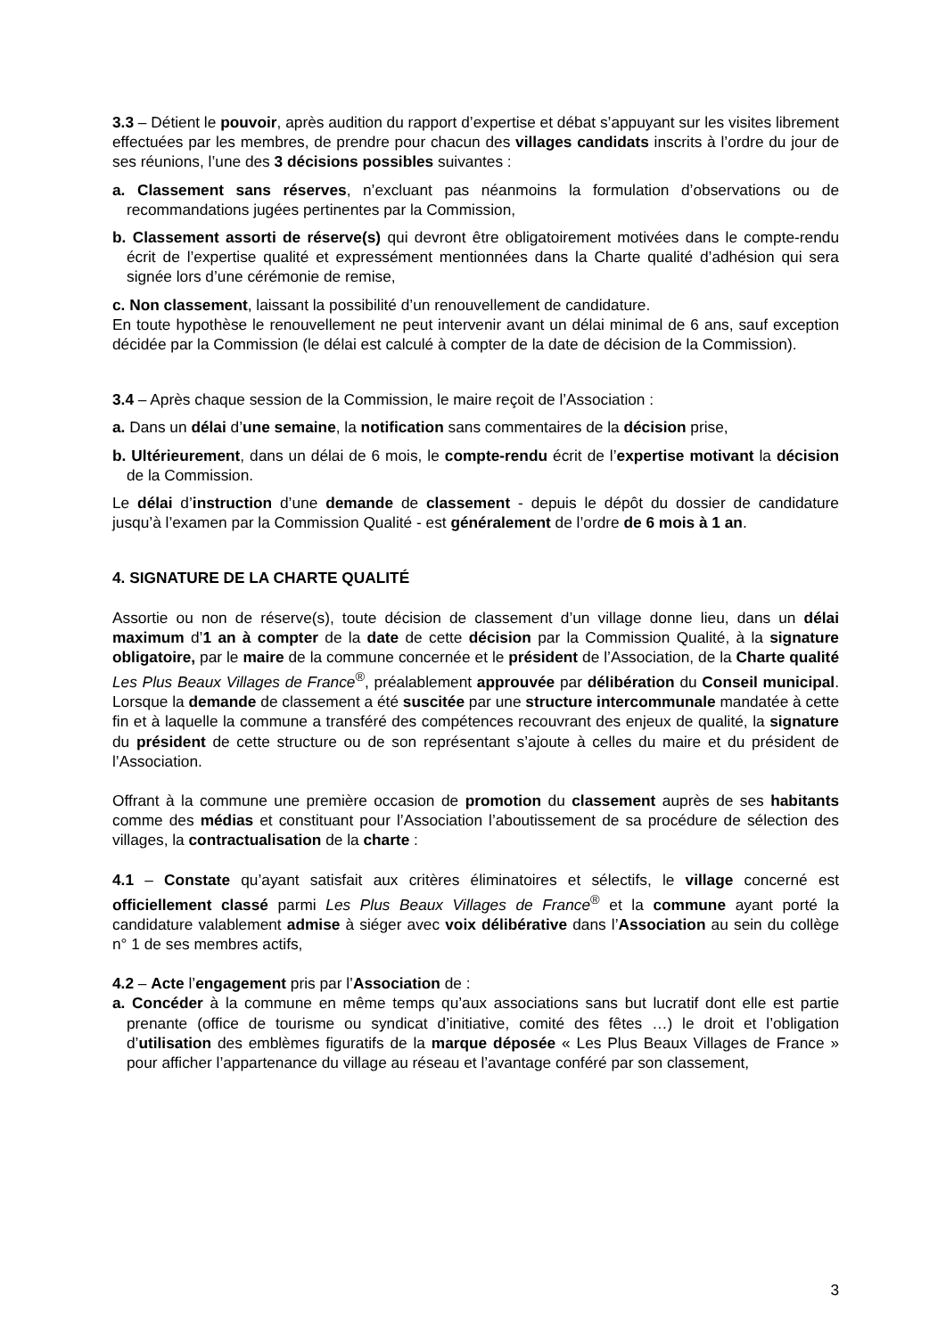3.3 – Détient le pouvoir, après audition du rapport d’expertise et débat s’appuyant sur les visites librement effectuées par les membres, de prendre pour chacun des villages candidats inscrits à l’ordre du jour de ses réunions, l’une des 3 décisions possibles suivantes :
a. Classement sans réserves, n’excluant pas néanmoins la formulation d’observations ou de recommandations jugées pertinentes par la Commission,
b. Classement assorti de réserve(s) qui devront être obligatoirement motivées dans le compte-rendu écrit de l’expertise qualité et expressément mentionnées dans la Charte qualité d’adhésion qui sera signée lors d’une cérémonie de remise,
c. Non classement, laissant la possibilité d’un renouvellement de candidature.
En toute hypothèse le renouvellement ne peut intervenir avant un délai minimal de 6 ans, sauf exception décidée par la Commission (le délai est calculé à compter de la date de décision de la Commission).
3.4 – Après chaque session de la Commission, le maire reçoit de l’Association :
a. Dans un délai d’une semaine, la notification sans commentaires de la décision prise,
b. Ultérieurement, dans un délai de 6 mois, le compte-rendu écrit de l’expertise motivant la décision de la Commission.
Le délai d’instruction d’une demande de classement - depuis le dépôt du dossier de candidature jusqu’à l’examen par la Commission Qualité - est généralement de l’ordre de 6 mois à 1 an.
4. SIGNATURE DE LA CHARTE QUALITÉ
Assortie ou non de réserve(s), toute décision de classement d’un village donne lieu, dans un délai maximum d’1 an à compter de la date de cette décision par la Commission Qualité, à la signature obligatoire, par le maire de la commune concernée et le président de l’Association, de la Charte qualité Les Plus Beaux Villages de France<sup>®</sup>, préalablement approuvée par délibération du Conseil municipal. Lorsque la demande de classement a été suscitée par une structure intercommunale mandatée à cette fin et à laquelle la commune a transféré des compétences recouvrant des enjeux de qualité, la signature du président de cette structure ou de son représentant s’ajoute à celles du maire et du président de l’Association.
Offrant à la commune une première occasion de promotion du classement auprès de ses habitants comme des médias et constituant pour l’Association l’aboutissement de sa procédure de sélection des villages, la contractualisation de la charte :
4.1 – Constate qu’ayant satisfait aux critères éliminatoires et sélectifs, le village concerné est officiellement classé parmi Les Plus Beaux Villages de France<sup>®</sup> et la commune ayant porté la candidature valablement admise à siéger avec voix délibérative dans l’Association au sein du collège n° 1 de ses membres actifs,
4.2 – Acte l’engagement pris par l’Association de :
a. Concéder à la commune en même temps qu’aux associations sans but lucratif dont elle est partie prenante (office de tourisme ou syndicat d’initiative, comité des fêtes …) le droit et l’obligation d’utilisation des emblèmes figuratifs de la marque déposée « Les Plus Beaux Villages de France » pour afficher l’appartenance du village au réseau et l’avantage conféré par son classement,
3